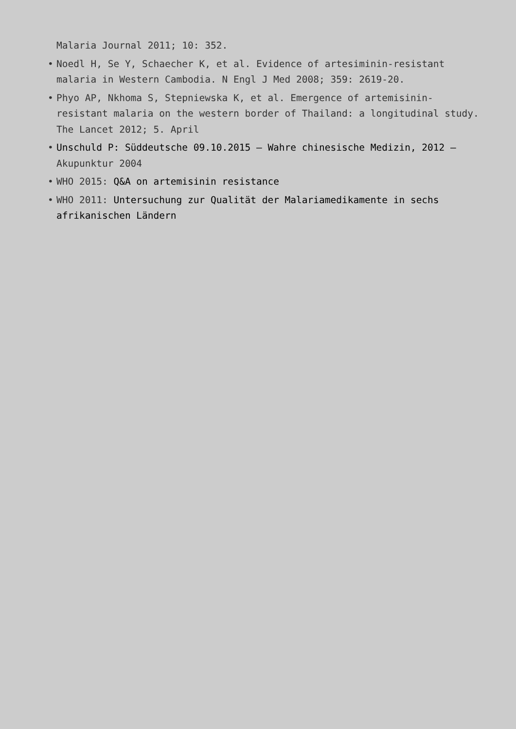Malaria Journal 2011; 10: 352.
• Noedl H, Se Y, Schaecher K, et al. Evidence of artesiminin-resistant malaria in Western Cambodia. N Engl J Med 2008; 359: 2619-20.
• Phyo AP, Nkhoma S, Stepniewska K, et al. Emergence of artemisinin-resistant malaria on the western border of Thailand: a longitudinal study. The Lancet 2012; 5. April
• Unschuld P: Süddeutsche 09.10.2015 – Wahre chinesische Medizin, 2012 – Akupunktur 2004
• WHO 2015: Q&A on artemisinin resistance
• WHO 2011: Untersuchung zur Qualität der Malariamedikamente in sechs afrikanischen Ländern